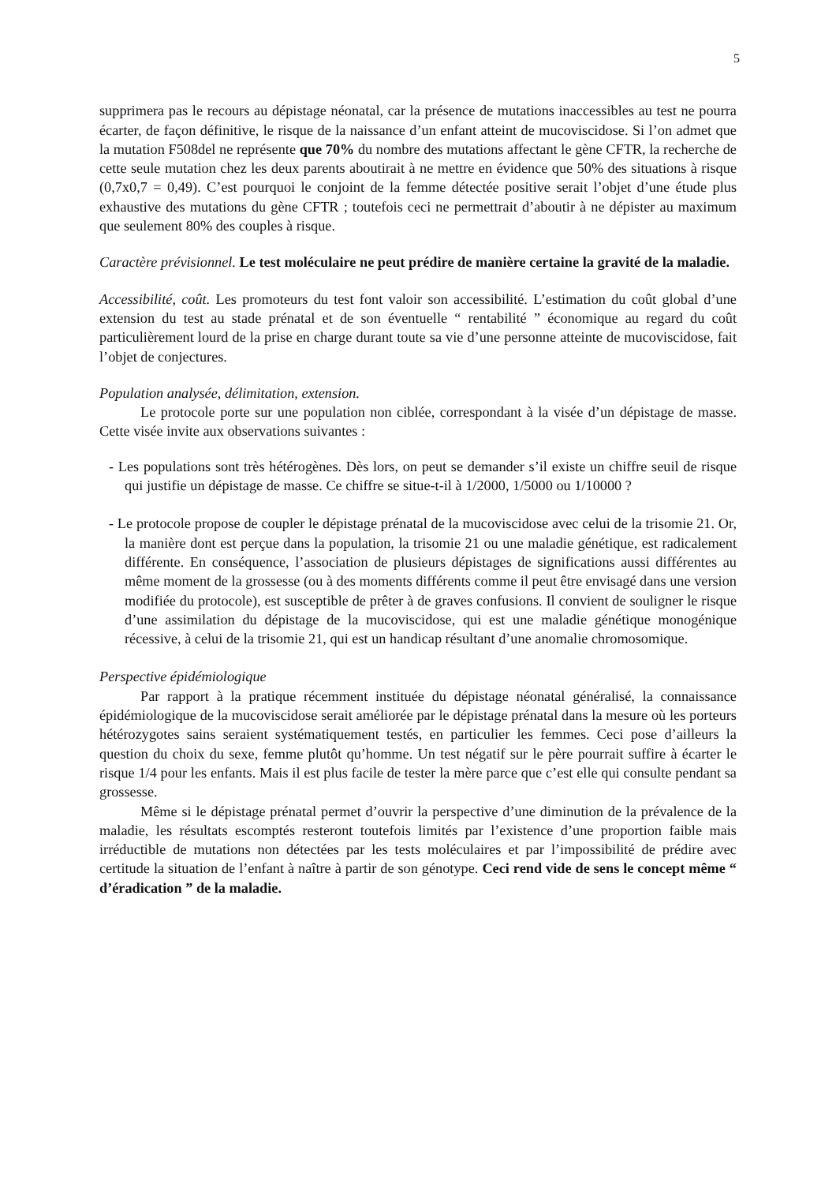5
supprimera pas le recours au dépistage néonatal, car la présence de mutations inaccessibles au test ne pourra écarter, de façon définitive, le risque de la naissance d’un enfant atteint de mucoviscidose. Si l’on admet que la mutation F508del ne représente que 70% du nombre des mutations affectant le gène CFTR, la recherche de cette seule mutation chez les deux parents aboutirait à ne mettre en évidence que 50% des situations à risque (0,7x0,7 = 0,49). C’est pourquoi le conjoint de la femme détectée positive serait l’objet d’une étude plus exhaustive des mutations du gène CFTR ; toutefois ceci ne permettrait d’aboutir à ne dépister au maximum que seulement 80% des couples à risque.
Caractère prévisionnel. Le test moléculaire ne peut prédire de manière certaine la gravité de la maladie.
Accessibilité, coût. Les promoteurs du test font valoir son accessibilité. L’estimation du coût global d’une extension du test au stade prénatal et de son éventuelle “ rentabilité ” économique au regard du coût particulièrement lourd de la prise en charge durant toute sa vie d’une personne atteinte de mucoviscidose, fait l’objet de conjectures.
Population analysée, délimitation, extension.
Le protocole porte sur une population non ciblée, correspondant à la visée d’un dépistage de masse. Cette visée invite aux observations suivantes :
- Les populations sont très hétérogènes. Dès lors, on peut se demander s’il existe un chiffre seuil de risque qui justifie un dépistage de masse. Ce chiffre se situe-t-il à 1/2000, 1/5000 ou 1/10000 ?
- Le protocole propose de coupler le dépistage prénatal de la mucoviscidose avec celui de la trisomie 21. Or, la manière dont est perçue dans la population, la trisomie 21 ou une maladie génétique, est radicalement différente. En conséquence, l’association de plusieurs dépistages de significations aussi différentes au même moment de la grossesse (ou à des moments différents comme il peut être envisagé dans une version modifiée du protocole), est susceptible de prêter à de graves confusions. Il convient de souligner le risque d’une assimilation du dépistage de la mucoviscidose, qui est une maladie génétique monogénique récessive, à celui de la trisomie 21, qui est un handicap résultant d’une anomalie chromosomique.
Perspective épidémiologique
Par rapport à la pratique récemment instituée du dépistage néonatal généralisé, la connaissance épidémiologique de la mucoviscidose serait améliorée par le dépistage prénatal dans la mesure où les porteurs hétérozygotes sains seraient systématiquement testés, en particulier les femmes. Ceci pose d’ailleurs la question du choix du sexe, femme plutôt qu’homme. Un test négatif sur le père pourrait suffire à écarter le risque 1/4 pour les enfants. Mais il est plus facile de tester la mère parce que c’est elle qui consulte pendant sa grossesse.
Même si le dépistage prénatal permet d’ouvrir la perspective d’une diminution de la prévalence de la maladie, les résultats escomptés resteront toutefois limités par l’existence d’une proportion faible mais irréductible de mutations non détectées par les tests moléculaires et par l’impossibilité de prédire avec certitude la situation de l’enfant à naître à partir de son génotype. Ceci rend vide de sens le concept même “ d’éradication ” de la maladie.